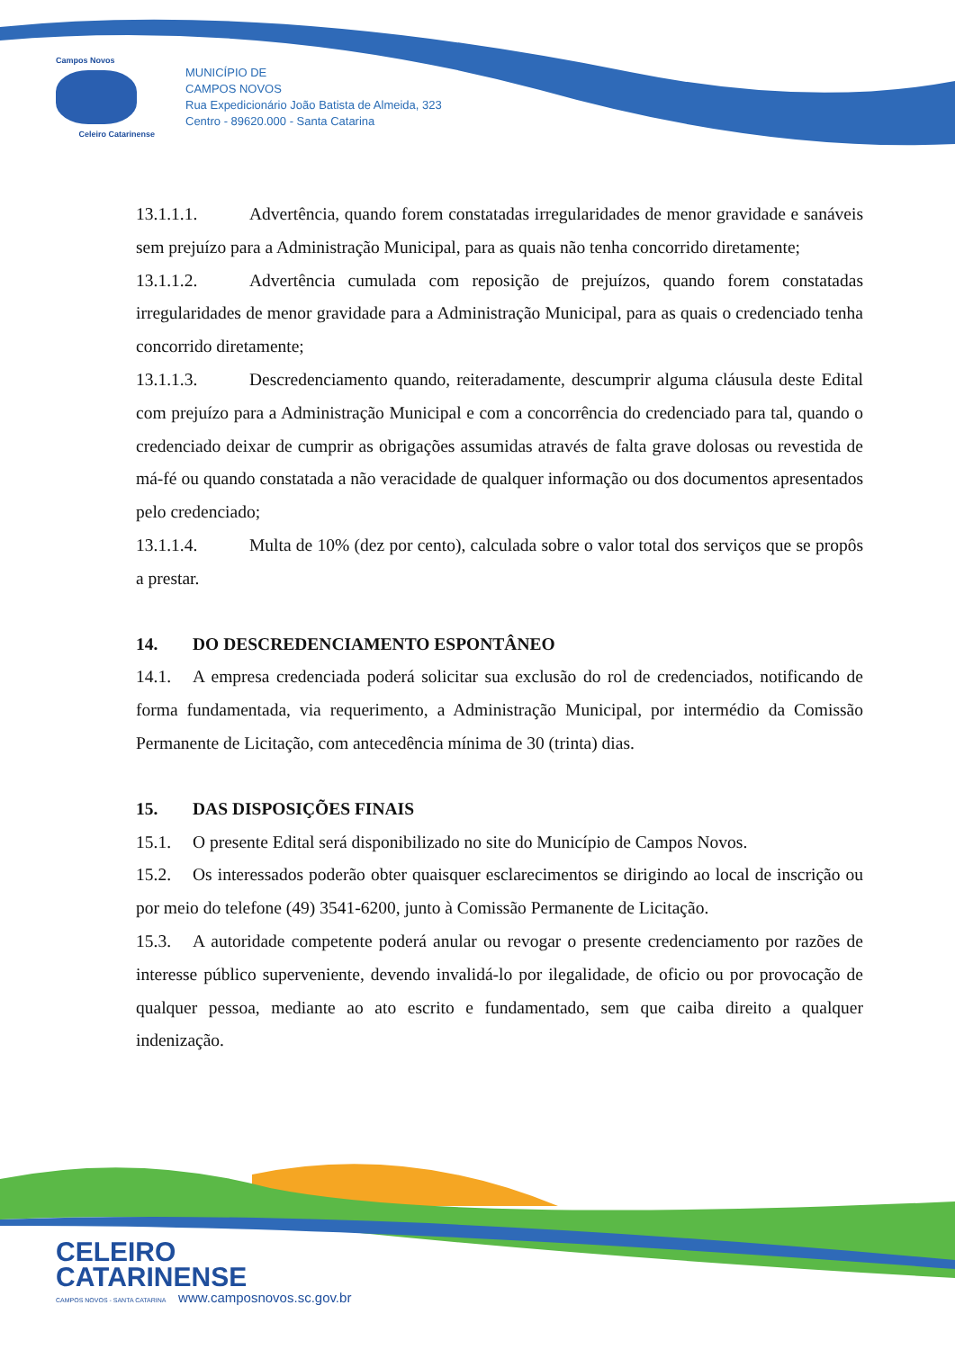Campos Novos
Celeiro Catarinense
MUNICÍPIO DE
CAMPOS NOVOS
Rua Expedicionário João Batista de Almeida, 323
Centro - 89620.000 - Santa Catarina
13.1.1.1. Advertência, quando forem constatadas irregularidades de menor gravidade e sanáveis sem prejuízo para a Administração Municipal, para as quais não tenha concorrido diretamente;
13.1.1.2. Advertência cumulada com reposição de prejuízos, quando forem constatadas irregularidades de menor gravidade para a Administração Municipal, para as quais o credenciado tenha concorrido diretamente;
13.1.1.3. Descredenciamento quando, reiteradamente, descumprir alguma cláusula deste Edital com prejuízo para a Administração Municipal e com a concorrência do credenciado para tal, quando o credenciado deixar de cumprir as obrigações assumidas através de falta grave dolosas ou revestida de má-fé ou quando constatada a não veracidade de qualquer informação ou dos documentos apresentados pelo credenciado;
13.1.1.4. Multa de 10% (dez por cento), calculada sobre o valor total dos serviços que se propôs a prestar.
14. DO DESCREDENCIAMENTO ESPONTÂNEO
14.1. A empresa credenciada poderá solicitar sua exclusão do rol de credenciados, notificando de forma fundamentada, via requerimento, a Administração Municipal, por intermédio da Comissão Permanente de Licitação, com antecedência mínima de 30 (trinta) dias.
15. DAS DISPOSIÇÕES FINAIS
15.1. O presente Edital será disponibilizado no site do Município de Campos Novos.
15.2. Os interessados poderão obter quaisquer esclarecimentos se dirigindo ao local de inscrição ou por meio do telefone (49) 3541-6200, junto à Comissão Permanente de Licitação.
15.3. A autoridade competente poderá anular ou revogar o presente credenciamento por razões de interesse público superveniente, devendo invalidá-lo por ilegalidade, de oficio ou por provocação de qualquer pessoa, mediante ao ato escrito e fundamentado, sem que caiba direito a qualquer indenização.
CELEIRO
CATARINENSE
CAMPOS NOVOS - SANTA CATARINA www.camposnovos.sc.gov.br